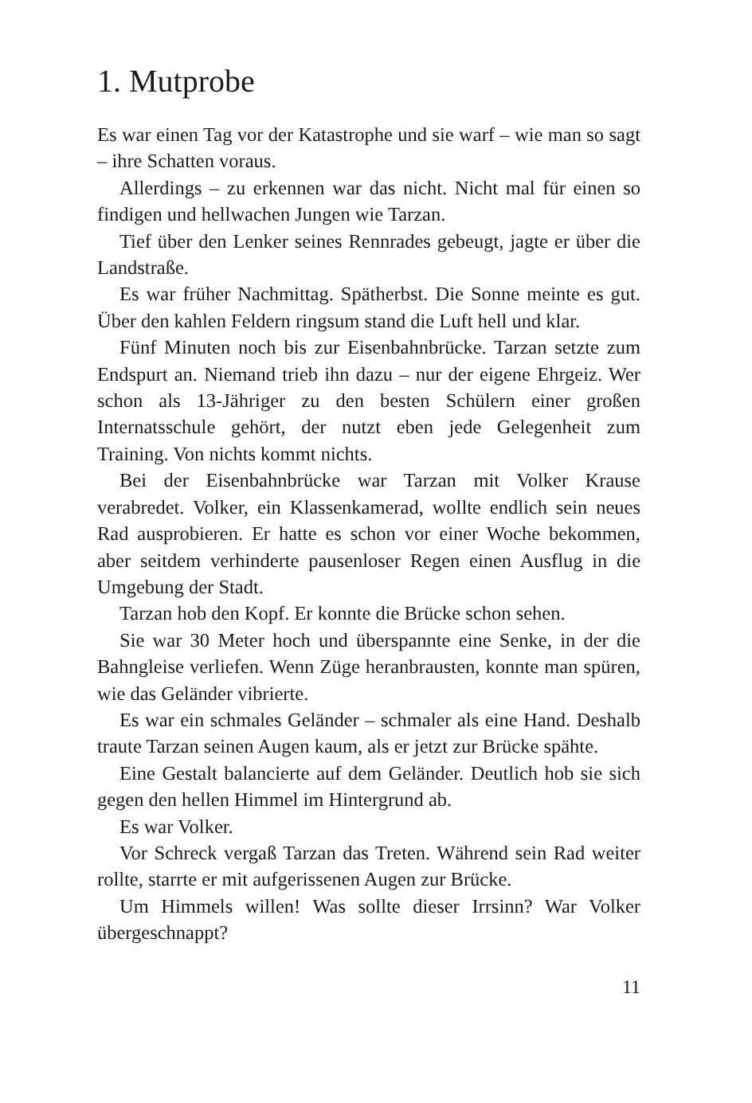1. Mutprobe
Es war einen Tag vor der Katastrophe und sie warf – wie man so sagt – ihre Schatten voraus.
Allerdings – zu erkennen war das nicht. Nicht mal für einen so findigen und hellwachen Jungen wie Tarzan.
Tief über den Lenker seines Rennrades gebeugt, jagte er über die Landstraße.
Es war früher Nachmittag. Spätherbst. Die Sonne meinte es gut. Über den kahlen Feldern ringsum stand die Luft hell und klar.
Fünf Minuten noch bis zur Eisenbahnbrücke. Tarzan setzte zum Endspurt an. Niemand trieb ihn dazu – nur der eigene Ehrgeiz. Wer schon als 13-Jähriger zu den besten Schülern einer großen Internatsschule gehört, der nutzt eben jede Gelegenheit zum Training. Von nichts kommt nichts.
Bei der Eisenbahnbrücke war Tarzan mit Volker Krause verabredet. Volker, ein Klassenkamerad, wollte endlich sein neues Rad ausprobieren. Er hatte es schon vor einer Woche bekommen, aber seitdem verhinderte pausenloser Regen einen Ausflug in die Umgebung der Stadt.
Tarzan hob den Kopf. Er konnte die Brücke schon sehen.
Sie war 30 Meter hoch und überspannte eine Senke, in der die Bahngleise verliefen. Wenn Züge heranbrausten, konnte man spüren, wie das Geländer vibrierte.
Es war ein schmales Geländer – schmaler als eine Hand. Deshalb traute Tarzan seinen Augen kaum, als er jetzt zur Brücke spähte.
Eine Gestalt balancierte auf dem Geländer. Deutlich hob sie sich gegen den hellen Himmel im Hintergrund ab.
Es war Volker.
Vor Schreck vergaß Tarzan das Treten. Während sein Rad weiter rollte, starrte er mit aufgerissenen Augen zur Brücke.
Um Himmels willen! Was sollte dieser Irrsinn? War Volker übergeschnappt?
11